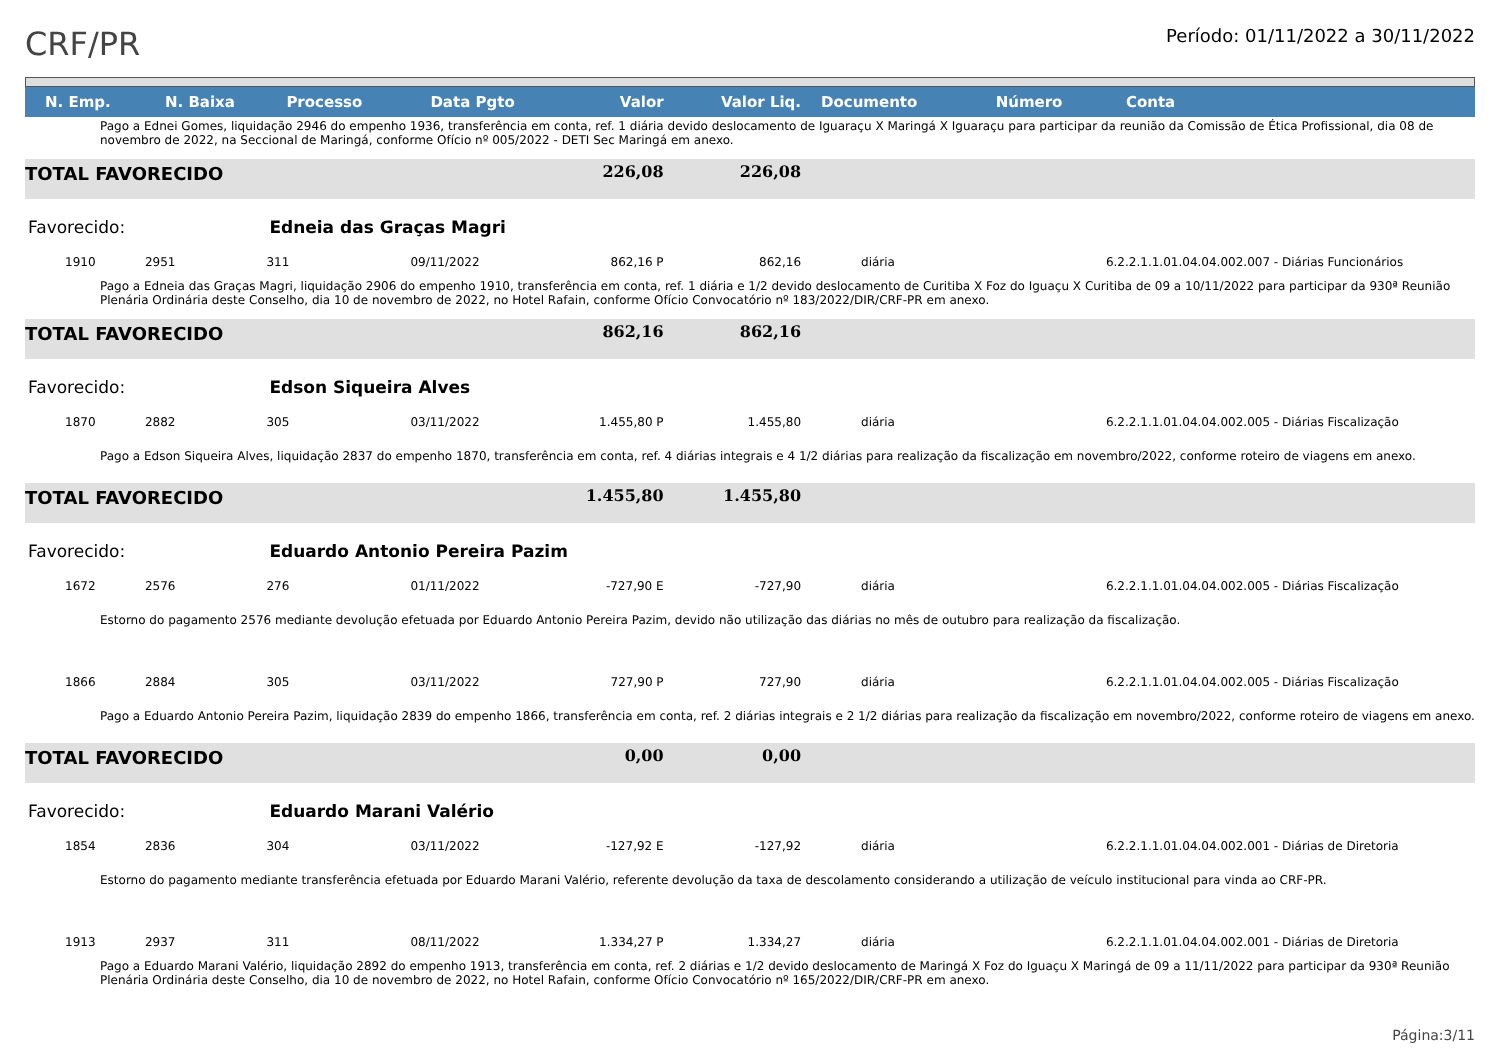CRF/PR
Período: 01/11/2022 a 30/11/2022
| N. Emp. | N. Baixa | Processo | Data Pgto | Valor | Valor Liq. | Documento | Número | Conta |
| --- | --- | --- | --- | --- | --- | --- | --- | --- |
| Pago a Ednei Gomes, liquidação 2946 do empenho 1936, transferência em conta, ref. 1 diária devido deslocamento de Iguaraçu X Maringá X Iguaraçu para participar da reunião da Comissão de Ética Profissional, dia 08 de novembro de 2022, na Seccional de Maringá, conforme Ofício nº 005/2022 - DETI Sec Maringá em anexo. | | | | | | | | |
| TOTAL FAVORECIDO | | | | 226,08 | 226,08 | | | |
| Favorecido: | | Edneia das Graças Magri | | | | | | |
| 1910 | 2951 | 311 | 09/11/2022 | 862,16 P | 862,16 | diária | | 6.2.2.1.1.01.04.04.002.007 - Diárias Funcionários |
| Pago a Edneia das Graças Magri, liquidação 2906 do empenho 1910, transferência em conta, ref. 1 diária e 1/2 devido deslocamento de Curitiba X Foz do Iguaçu X Curitiba de 09 a 10/11/2022 para participar da 930ª Reunião Plenária Ordinária deste Conselho, dia 10 de novembro de 2022, no Hotel Rafain, conforme Ofício Convocatório nº 183/2022/DIR/CRF-PR em anexo. | | | | | | | | |
| TOTAL FAVORECIDO | | | | 862,16 | 862,16 | | | |
| Favorecido: | | Edson Siqueira Alves | | | | | | |
| 1870 | 2882 | 305 | 03/11/2022 | 1.455,80 P | 1.455,80 | diária | | 6.2.2.1.1.01.04.04.002.005 - Diárias Fiscalização |
| Pago a Edson Siqueira Alves, liquidação 2837 do empenho 1870, transferência em conta, ref. 4 diárias integrais e 4 1/2 diárias para realização da fiscalização em novembro/2022, conforme roteiro de viagens em anexo. | | | | | | | | |
| TOTAL FAVORECIDO | | | | 1.455,80 | 1.455,80 | | | |
| Favorecido: | | Eduardo Antonio Pereira Pazim | | | | | | |
| 1672 | 2576 | 276 | 01/11/2022 | -727,90 E | -727,90 | diária | | 6.2.2.1.1.01.04.04.002.005 - Diárias Fiscalização |
| Estorno do pagamento 2576 mediante devolução efetuada por Eduardo Antonio Pereira Pazim, devido não utilização das diárias no mês de outubro para realização da fiscalização. | | | | | | | | |
| 1866 | 2884 | 305 | 03/11/2022 | 727,90 P | 727,90 | diária | | 6.2.2.1.1.01.04.04.002.005 - Diárias Fiscalização |
| Pago a Eduardo Antonio Pereira Pazim, liquidação 2839 do empenho 1866, transferência em conta, ref. 2 diárias integrais e 2 1/2 diárias para realização da fiscalização em novembro/2022, conforme roteiro de viagens em anexo. | | | | | | | | |
| TOTAL FAVORECIDO | | | | 0,00 | 0,00 | | | |
| Favorecido: | | Eduardo Marani Valério | | | | | | |
| 1854 | 2836 | 304 | 03/11/2022 | -127,92 E | -127,92 | diária | | 6.2.2.1.1.01.04.04.002.001 - Diárias de Diretoria |
| Estorno do pagamento mediante transferência efetuada por Eduardo Marani Valério, referente devolução da taxa de descolamento considerando a utilização de veículo institucional para vinda ao CRF-PR. | | | | | | | | |
| 1913 | 2937 | 311 | 08/11/2022 | 1.334,27 P | 1.334,27 | diária | | 6.2.2.1.1.01.04.04.002.001 - Diárias de Diretoria |
| Pago a Eduardo Marani Valério, liquidação 2892 do empenho 1913, transferência em conta, ref. 2 diárias e 1/2 devido deslocamento de Maringá X Foz do Iguaçu X Maringá de 09 a 11/11/2022 para participar da 930ª Reunião Plenária Ordinária deste Conselho, dia 10 de novembro de 2022, no Hotel Rafain, conforme Ofício Convocatório nº 165/2022/DIR/CRF-PR em anexo. | | | | | | | | |
Página:3/11